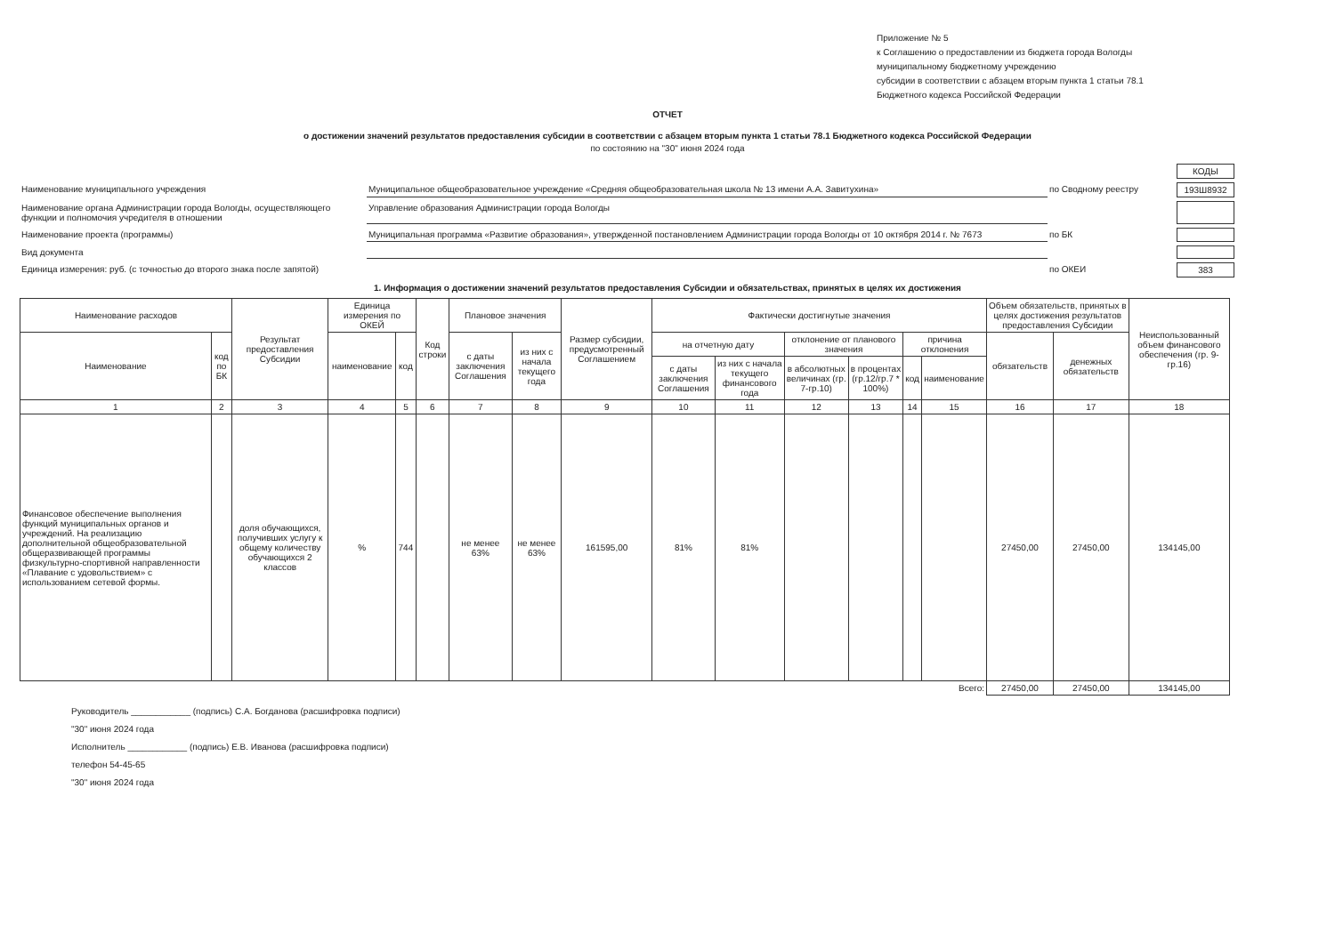Приложение № 5
к Соглашению о предоставлении из бюджета города Вологды
муниципальному бюджетному учреждению
субсидии в соответствии с абзацем вторым пункта 1 статьи 78.1
Бюджетного кодекса Российской Федерации
ОТЧЕТ
о достижении значений результатов предоставления субсидии в соответствии с абзацем вторым пункта 1 статьи 78.1 Бюджетного кодекса Российской Федерации
по состоянию на "30" июня 2024 года
КОДЫ
Наименование муниципального учреждения
Муниципальное общеобразовательное учреждение «Средняя общеобразовательная школа № 13 имени А.А. Завитухина»
по Сводному реестру
193Ш8932
Наименование органа Администрации города Вологды, осуществляющего функции и полномочия учредителя в отношении
Управление образования Администрации города Вологды
Наименование проекта (программы)
Муниципальная программа «Развитие образования», утвержденной постановлением Администрации города Вологды от 10 октября 2014 г. № 7673
по БК
Вид документа
Единица измерения: руб. (с точностью до второго знака после запятой)
по ОКЕИ
383
1. Информация о достижении значений результатов предоставления Субсидии и обязательствах, принятых в целях их достижения
| Наименование расходов | | Результат предоставления Субсидии | Единица измерения по ОКЕЙ | | Код строки | Плановое значения | | Размер субсидии, предусмотренный Соглашением | Фактически достигнутые значения | | | | | | Объем обязательств, принятых в целях достижения результатов предоставления Субсидии | | Неиспользованный объем финансового обеспечения (гр. 9-гр.16) |
| --- | --- | --- | --- | --- | --- | --- | --- | --- | --- | --- | --- | --- | --- | --- | --- | --- | --- |
| Наименование | код по БК | | наименование | код | | с даты заключения Соглашения | из них с начала текущего года | | на отчетную дату | | отклонение от планового значения | | причина отклонения | | обязательств | денежных обязательств | |
| | | | | | | | | | с даты заключения Соглашения | из них с начала текущего финансового года | в абсолютных величинах (гр. 7-гр.10) | в процентах (гр.12/гр.7 * 100%) | код | наименование | | | |
| 1 | 2 | 3 | 4 | 5 | 6 | 7 | 8 | 9 | 10 | 11 | 12 | 13 | 14 | 15 | 16 | 17 | 18 |
| Финансовое обеспечение выполнения функций муниципальных органов и учреждений. На реализацию дополнительной общеобразовательной общеразвивающей программы физкультурно-спортивной направленности «Плавание с удовольствием» с использованием сетевой формы. | | доля обучающихся, получивших услугу к общему количеству обучающихся 2 классов | % | 744 | | не менее 63% | не менее 63% | 161595,00 | 81% | 81% | | | | | 27450,00 | 27450,00 | 134145,00 |
| Всего: | | | | | | | | | | | | | | | 27450,00 | 27450,00 | 134145,00 |
Руководитель ____________ (подпись) С.А. Богданова (расшифровка подписи)
"30" июня 2024 года
Исполнитель ____________ (подпись) Е.В. Иванова (расшифровка подписи)
телефон 54-45-65
"30" июня 2024 года